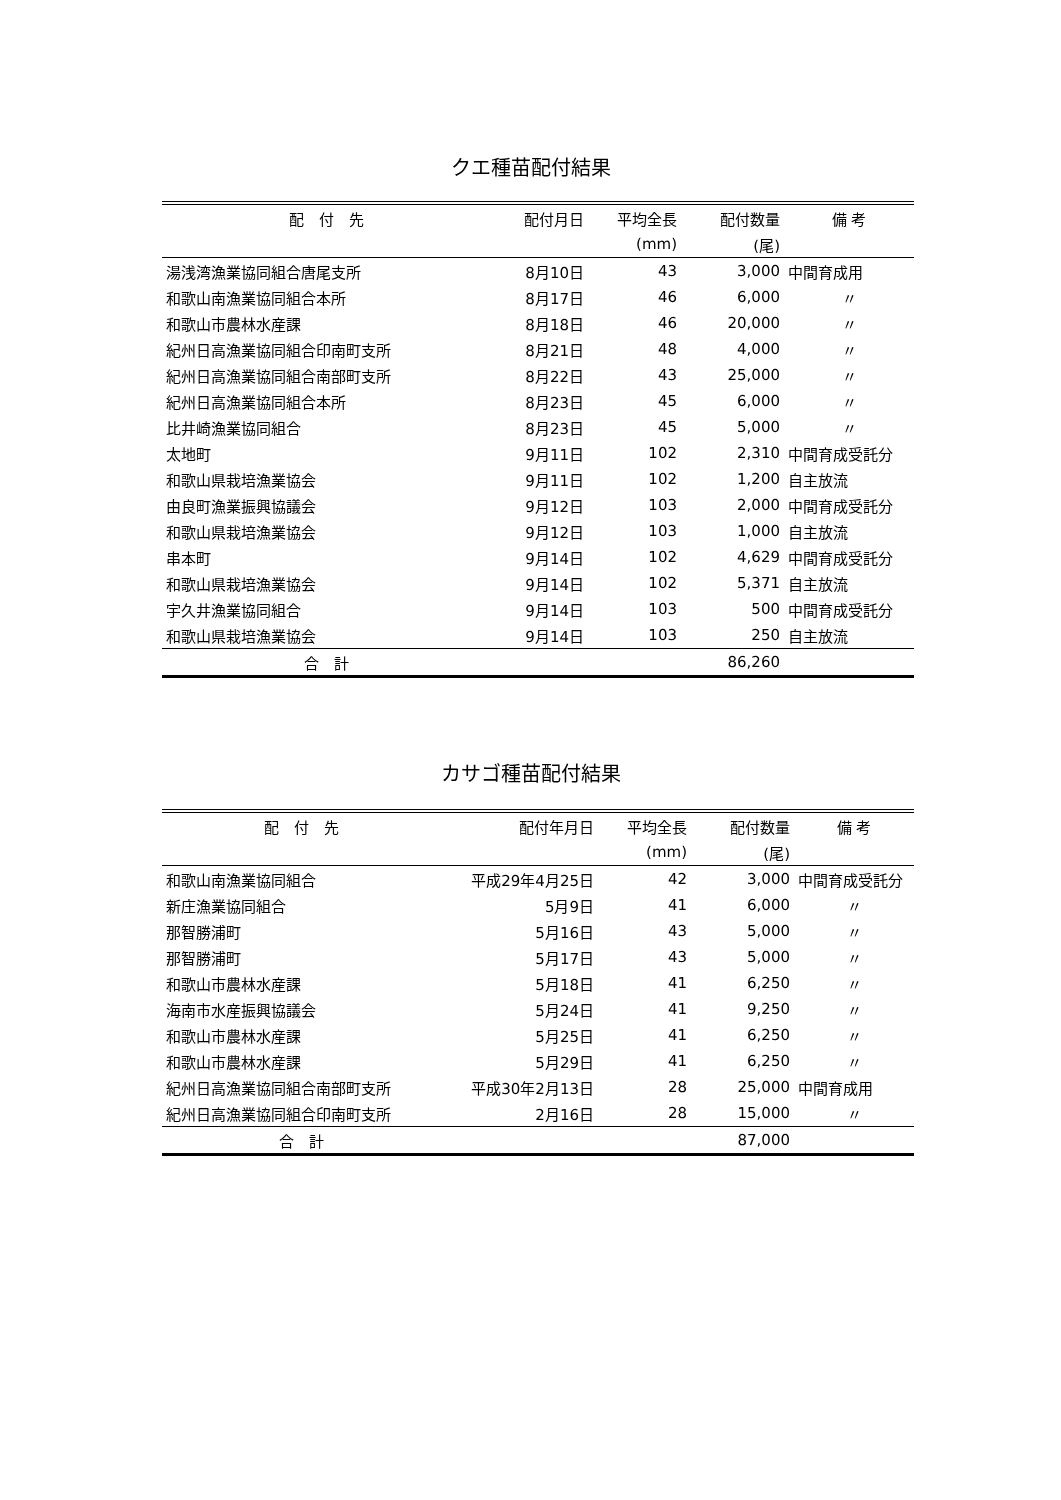クエ種苗配付結果
| 配 付 先 | 配付月日 | 平均全長 | 配付数量 | 備 考 |
| --- | --- | --- | --- | --- |
| | | (mm) | (尾) | |
| 湯浅湾漁業協同組合唐尾支所 | 8月10日 | 43 | 3,000 | 中間育成用 |
| 和歌山南漁業協同組合本所 | 8月17日 | 46 | 6,000 | 〃 |
| 和歌山市農林水産課 | 8月18日 | 46 | 20,000 | 〃 |
| 紀州日高漁業協同組合印南町支所 | 8月21日 | 48 | 4,000 | 〃 |
| 紀州日高漁業協同組合南部町支所 | 8月22日 | 43 | 25,000 | 〃 |
| 紀州日高漁業協同組合本所 | 8月23日 | 45 | 6,000 | 〃 |
| 比井崎漁業協同組合 | 8月23日 | 45 | 5,000 | 〃 |
| 太地町 | 9月11日 | 102 | 2,310 | 中間育成受託分 |
| 和歌山県栽培漁業協会 | 9月11日 | 102 | 1,200 | 自主放流 |
| 由良町漁業振興協議会 | 9月12日 | 103 | 2,000 | 中間育成受託分 |
| 和歌山県栽培漁業協会 | 9月12日 | 103 | 1,000 | 自主放流 |
| 串本町 | 9月14日 | 102 | 4,629 | 中間育成受託分 |
| 和歌山県栽培漁業協会 | 9月14日 | 102 | 5,371 | 自主放流 |
| 宇久井漁業協同組合 | 9月14日 | 103 | 500 | 中間育成受託分 |
| 和歌山県栽培漁業協会 | 9月14日 | 103 | 250 | 自主放流 |
| 合 計 | | | 86,260 | |
カサゴ種苗配付結果
| 配 付 先 | 配付年月日 | 平均全長 | 配付数量 | 備 考 |
| --- | --- | --- | --- | --- |
| | | (mm) | (尾) | |
| 和歌山南漁業協同組合 | 平成29年4月25日 | 42 | 3,000 | 中間育成受託分 |
| 新庄漁業協同組合 | 5月9日 | 41 | 6,000 | 〃 |
| 那智勝浦町 | 5月16日 | 43 | 5,000 | 〃 |
| 那智勝浦町 | 5月17日 | 43 | 5,000 | 〃 |
| 和歌山市農林水産課 | 5月18日 | 41 | 6,250 | 〃 |
| 海南市水産振興協議会 | 5月24日 | 41 | 9,250 | 〃 |
| 和歌山市農林水産課 | 5月25日 | 41 | 6,250 | 〃 |
| 和歌山市農林水産課 | 5月29日 | 41 | 6,250 | 〃 |
| 紀州日高漁業協同組合南部町支所 | 平成30年2月13日 | 28 | 25,000 | 中間育成用 |
| 紀州日高漁業協同組合印南町支所 | 2月16日 | 28 | 15,000 | 〃 |
| 合 計 | | | 87,000 | |